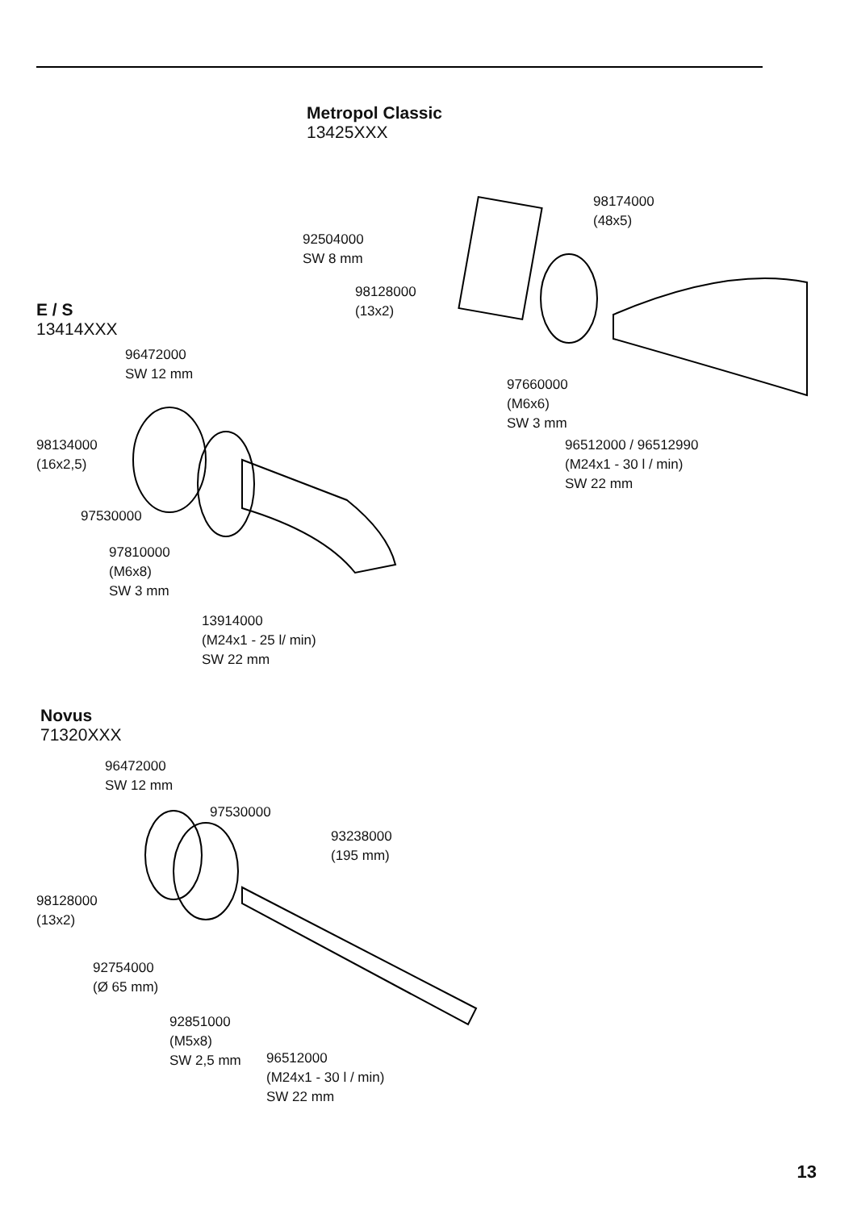Metropol Classic
13425XXX
92504000
SW 8 mm
98128000
(13x2)
98174000
(48x5)
97660000
(M6x6)
SW 3 mm
96512000 / 96512990
(M24x1 - 30 l / min)
SW 22 mm
E / S
13414XXX
96472000
SW 12 mm
98134000
(16x2,5)
97530000
97810000
(M6x8)
SW 3 mm
13914000
(M24x1 - 25 l/ min)
SW 22 mm
Novus
71320XXX
96472000
SW 12 mm
97530000
93238000
(195 mm)
98128000
(13x2)
92754000
(Ø 65 mm)
92851000
(M5x8)
SW 2,5 mm
96512000
(M24x1 - 30 l / min)
SW 22 mm
13